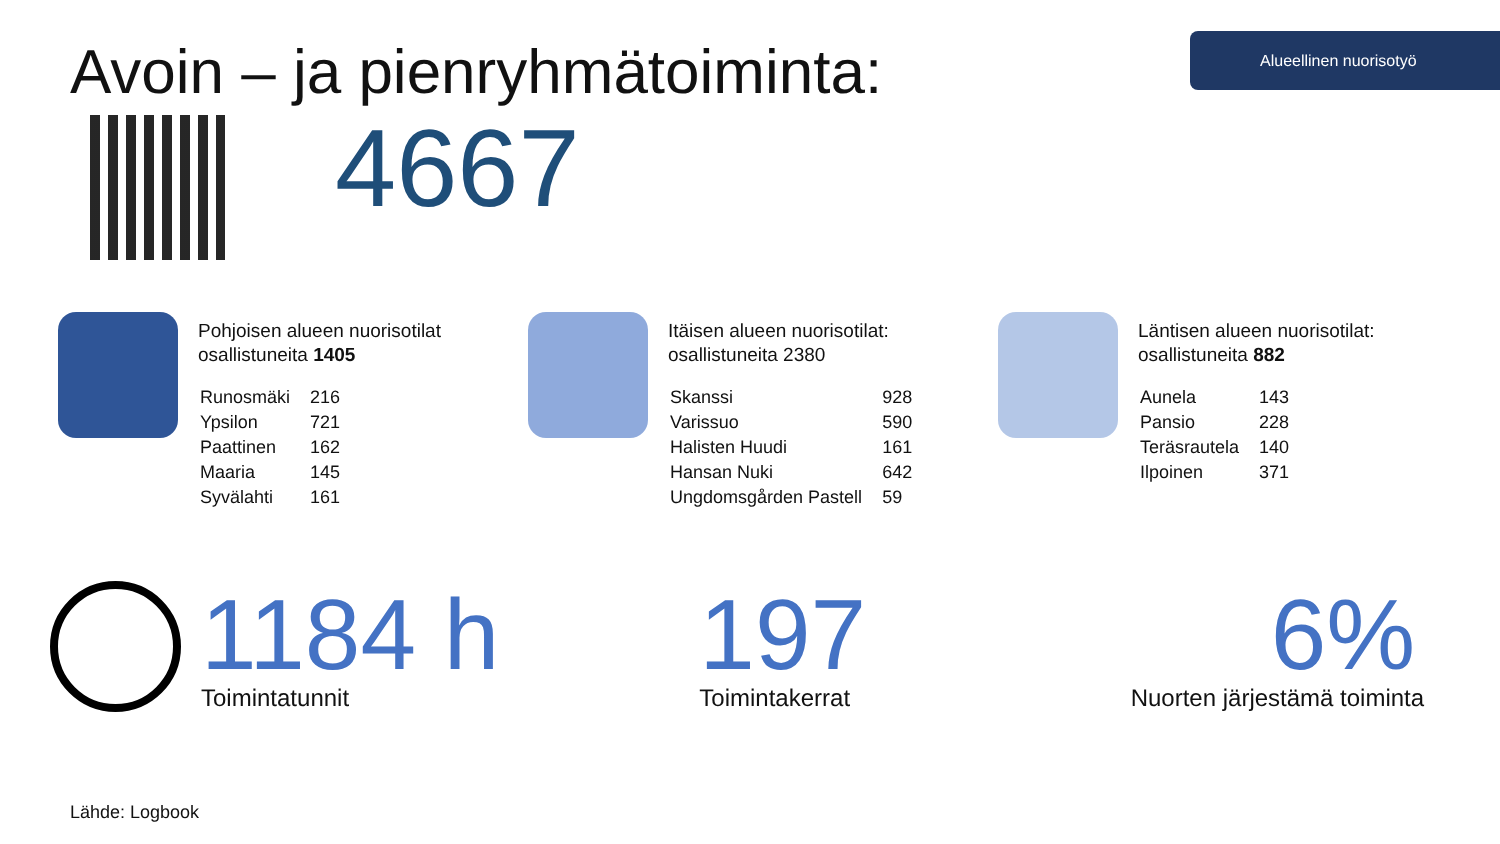Alueellinen nuorisotyö
Avoin – ja pienryhmätoiminta:
4667
Pohjoisen alueen nuorisotilat
osallistuneita 1405
| Runosmäki | 216 |
| Ypsilon | 721 |
| Paattinen | 162 |
| Maaria | 145 |
| Syvälahti | 161 |
Itäisen alueen nuorisotilat:
osallistuneita 2380
| Skanssi | 928 |
| Varissuo | 590 |
| Halisten Huudi | 161 |
| Hansan Nuki | 642 |
| Ungdomsgården Pastell | 59 |
Läntisen alueen nuorisotilat:
osallistuneita 882
| Aunela | 143 |
| Pansio | 228 |
| Teräsrautela | 140 |
| Ilpoinen | 371 |
1184 h
Toimintatunnit
197
Toimintakerrat
6%
Nuorten järjestämä toiminta
Lähde: Logbook